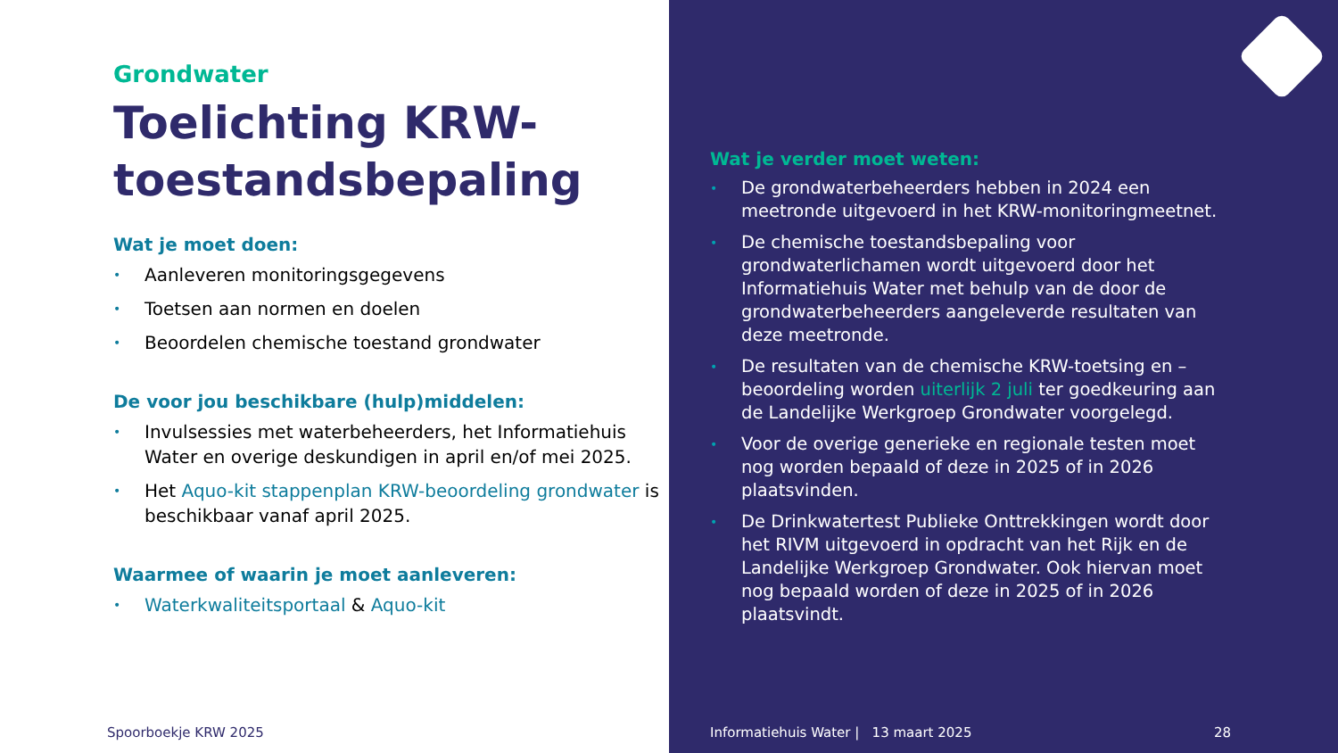Grondwater
Toelichting KRW-toestandsbepaling
Wat je moet doen:
• Aanleveren monitoringsgegevens
• Toetsen aan normen en doelen
• Beoordelen chemische toestand grondwater
De voor jou beschikbare (hulp)middelen:
• Invulsessies met waterbeheerders, het Informatiehuis Water en overige deskundigen in april en/of mei 2025.
• Het Aquo-kit stappenplan KRW-beoordeling grondwater is beschikbaar vanaf april 2025.
Waarmee of waarin je moet aanleveren:
• Waterkwaliteitsportaal & Aquo-kit
Spoorboekje KRW 2025
Wat je verder moet weten:
• De grondwaterbeheerders hebben in 2024 een meetronde uitgevoerd in het KRW-monitoringmeetnet.
• De chemische toestandsbepaling voor grondwaterlichamen wordt uitgevoerd door het Informatiehuis Water met behulp van de door de grondwaterbeheerders aangeleverde resultaten van deze meetronde.
• De resultaten van de chemische KRW-toetsing en –beoordeling worden uiterlijk 2 juli ter goedkeuring aan de Landelijke Werkgroep Grondwater voorgelegd.
• Voor de overige generieke en regionale testen moet nog worden bepaald of deze in 2025 of in 2026 plaatsvinden.
• De Drinkwatertest Publieke Onttrekkingen wordt door het RIVM uitgevoerd in opdracht van het Rijk en de Landelijke Werkgroep Grondwater. Ook hiervan moet nog bepaald worden of deze in 2025 of in 2026 plaatsvindt.
Informatiehuis Water | 13 maart 2025
28